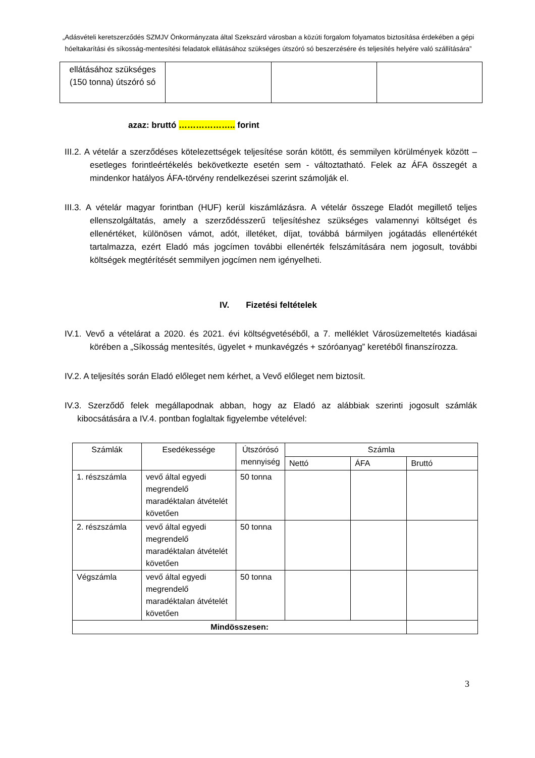„Adásvételi keretszerződés SZMJV Önkormányzata által Szekszárd városban a közúti forgalom folyamatos biztosítása érdekében a gépi hóeltakarítási és síkosság-mentesítési feladatok ellátásához szükséges útszóró só beszerzésére és teljesítés helyére való szállítására”
| ellátásához szükséges (150 tonna) útszóró só | | | |
azaz: bruttó ……………….. forint
III.2. A vételár a szerződéses kötelezettségek teljesítése során kötött, és semmilyen körülmények között – esetleges forintleértékelés bekövetkezte esetén sem - változtatható. Felek az ÁFA összegét a mindenkor hatályos ÁFA-törvény rendelkezései szerint számolják el.
III.3. A vételár magyar forintban (HUF) kerül kiszámlázásra. A vételár összege Eladót megillető teljes ellenszolgáltatás, amely a szerződésszerű teljesítéshez szükséges valamennyi költséget és ellenértéket, különösen vámot, adót, illetéket, díjat, továbbá bármilyen jogátadás ellenértékét tartalmazza, ezért Eladó más jogcímen további ellenérték felszámítására nem jogosult, további költségek megtérítését semmilyen jogcímen nem igényelheti.
IV. Fizetési feltételek
IV.1. Vevő a vételárat a 2020. és 2021. évi költségvetéséből, a 7. melléklet Városüzemeltetés kiadásai körében a „Síkosság mentesítés, ügyelet + munkavégzés + szóróanyag” keretéből finanszírozza.
IV.2. A teljesítés során Eladó előleget nem kérhet, a Vevő előleget nem biztosít.
IV.3. Szerződő felek megállapodnak abban, hogy az Eladó az alábbiak szerinti jogosult számlák kibocsátására a IV.4. pontban foglaltak figyelembe vételével:
| Számlák | Esedékessége | Útszórósó mennyiség | Számla | | |
| --- | --- | --- | --- | --- | --- |
| | | | Nettó | ÁFA | Bruttó |
| 1. részszámla | vevő által egyedi megrendelő maradéktalan átvételét követően | 50 tonna | | | |
| 2. részszámla | vevő által egyedi megrendelő maradéktalan átvételét követően | 50 tonna | | | |
| Végszámla | vevő által egyedi megrendelő maradéktalan átvételét követően | 50 tonna | | | |
| Mindösszesen: | | | | | |
3